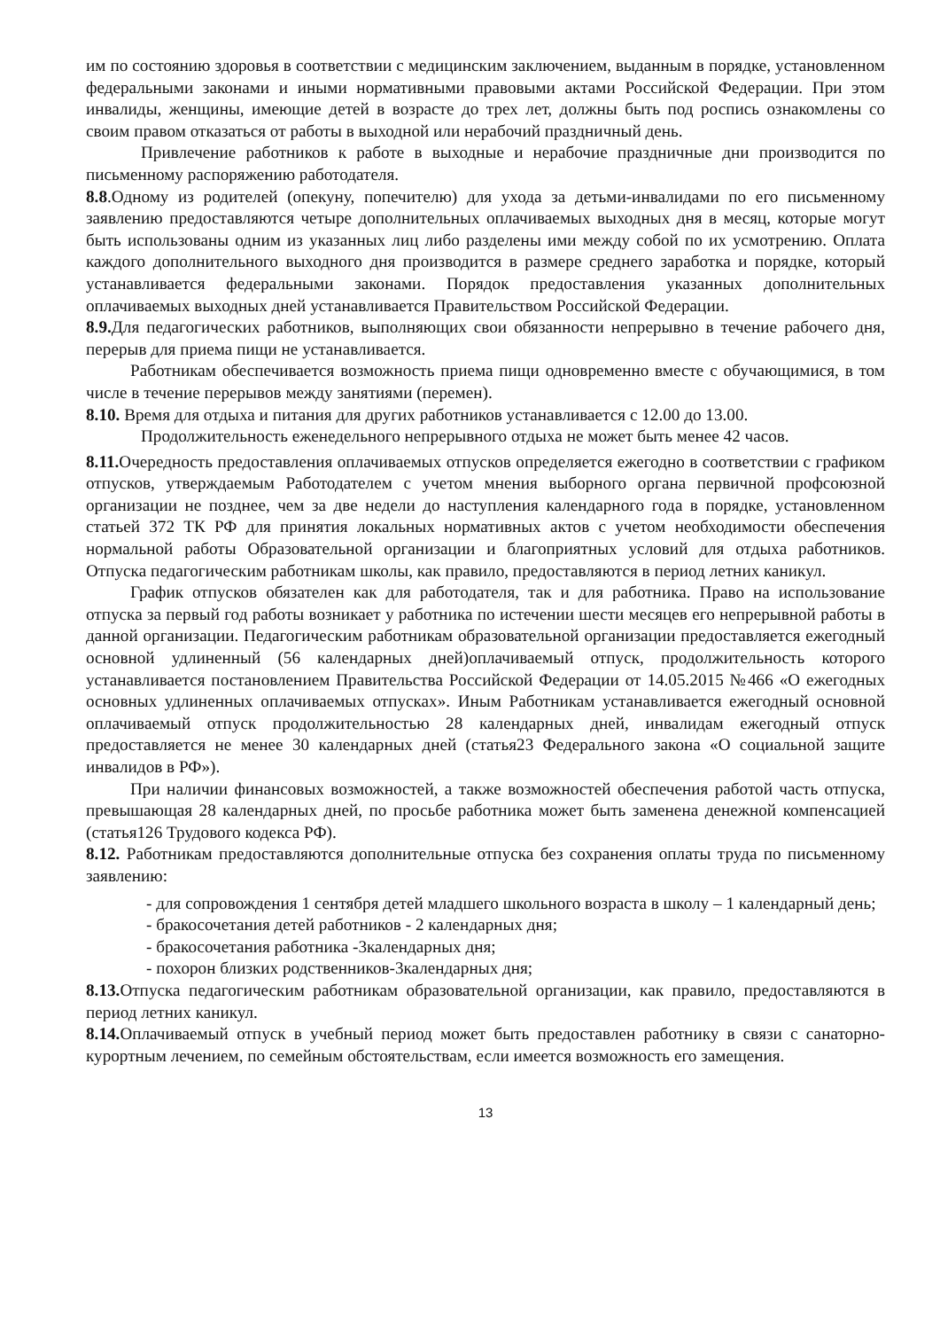им по состоянию здоровья в соответствии с медицинским заключением, выданным в порядке, установленном федеральными законами и иными нормативными правовыми актами Российской Федерации. При этом инвалиды, женщины, имеющие детей в возрасте до трех лет, должны быть под роспись ознакомлены со своим правом отказаться от работы в выходной или нерабочий праздничный день.
Привлечение работников к работе в выходные и нерабочие праздничные дни производится по письменному распоряжению работодателя.
8.8.Одному из родителей (опекуну, попечителю) для ухода за детьми-инвалидами по его письменному заявлению предоставляются четыре дополнительных оплачиваемых выходных дня в месяц, которые могут быть использованы одним из указанных лиц либо разделены ими между собой по их усмотрению. Оплата каждого дополнительного выходного дня производится в размере среднего заработка и порядке, который устанавливается федеральными законами. Порядок предоставления указанных дополнительных оплачиваемых выходных дней устанавливается Правительством Российской Федерации.
8.9. Для педагогических работников, выполняющих свои обязанности непрерывно в течение рабочего дня, перерыв для приема пищи не устанавливается.
Работникам обеспечивается возможность приема пищи одновременно вместе с обучающимися, в том числе в течение перерывов между занятиями (перемен).
8.10. Время для отдыха и питания для других работников устанавливается с 12.00 до 13.00.
Продолжительность еженедельного непрерывного отдыха не может быть менее 42 часов.
8.11. Очередность предоставления оплачиваемых отпусков определяется ежегодно в соответствии с графиком отпусков, утверждаемым Работодателем с учетом мнения выборного органа первичной профсоюзной организации не позднее, чем за две недели до наступления календарного года в порядке, установленном статьей 372 ТК РФ для принятия локальных нормативных актов с учетом необходимости обеспечения нормальной работы Образовательной организации и благоприятных условий для отдыха работников. Отпуска педагогическим работникам школы, как правило, предоставляются в период летних каникул.
График отпусков обязателен как для работодателя, так и для работника. Право на использование отпуска за первый год работы возникает у работника по истечении шести месяцев его непрерывной работы в данной организации. Педагогическим работникам образовательной организации предоставляется ежегодный основной удлиненный (56 календарных дней)оплачиваемый отпуск, продолжительность которого устанавливается постановлением Правительства Российской Федерации от 14.05.2015 №466 «О ежегодных основных удлиненных оплачиваемых отпусках». Иным Работникам устанавливается ежегодный основной оплачиваемый отпуск продолжительностью 28 календарных дней, инвалидам ежегодный отпуск предоставляется не менее 30 календарных дней (статья23 Федерального закона «О социальной защите инвалидов в РФ»).
При наличии финансовых возможностей, а также возможностей обеспечения работой часть отпуска, превышающая 28 календарных дней, по просьбе работника может быть заменена денежной компенсацией (статья126 Трудового кодекса РФ).
8.12. Работникам предоставляются дополнительные отпуска без сохранения оплаты труда по письменному заявлению:
- для сопровождения 1 сентября детей младшего школьного возраста в школу – 1 календарный день;
- бракосочетания детей работников - 2 календарных дня;
- бракосочетания работника -3календарных дня;
- похорон близких родственников-3календарных дня;
8.13. Отпуска педагогическим работникам образовательной организации, как правило, предоставляются в период летних каникул.
8.14. Оплачиваемый отпуск в учебный период может быть предоставлен работнику в связи с санаторно-курортным лечением, по семейным обстоятельствам, если имеется возможность его замещения.
13